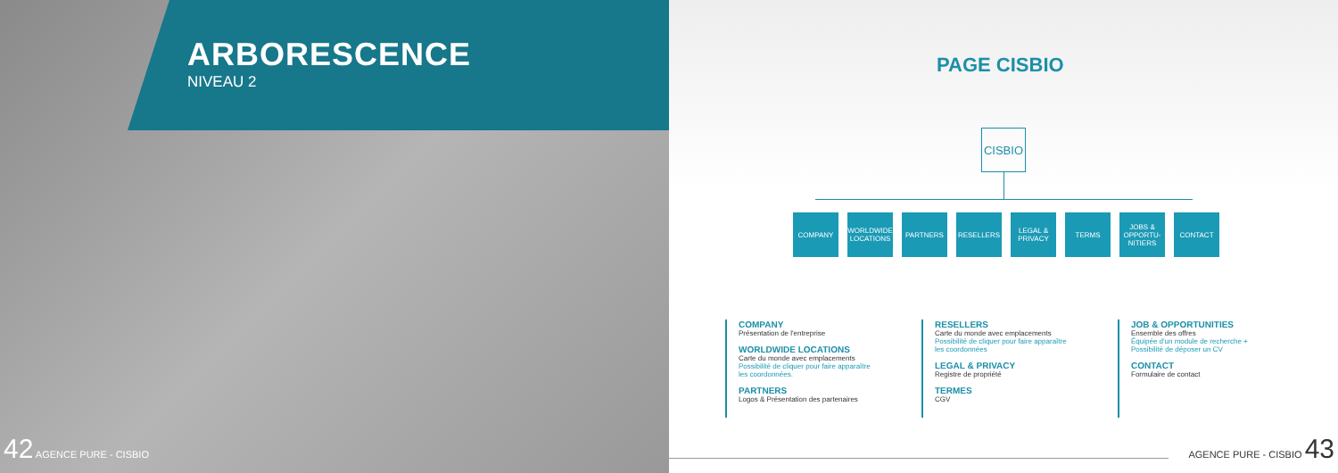ARBORESCENCE
NIVEAU 2
42 AGENCE PURE - CISBIO
PAGE CISBIO
CISBIO
COMPANY WORLDWIDE LOCATIONS
PARTNERS RESELLERS LEGAL & PRIVACY
TERMS JOBS & OPPORTU-NITIERS
CONTACT
COMPANY
Présentation de l'entreprise
WORLDWIDE LOCATIONS
Carte du monde avec emplacements
Possibilité de cliquer pour faire apparaître les coordonnées.
PARTNERS
Logos & Présentation des partenaires
RESELLERS
Carte du monde avec emplacements
Possibilité de cliquer pour faire apparaître les coordonnées
LEGAL & PRIVACY
Registre de propriété
TERMES
CGV
JOB & OPPORTUNITIES
Ensemble des offres
Équipée d'un module de recherche + Possibilité de déposer un CV
CONTACT
Formulaire de contact
AGENCE PURE - CISBIO 43